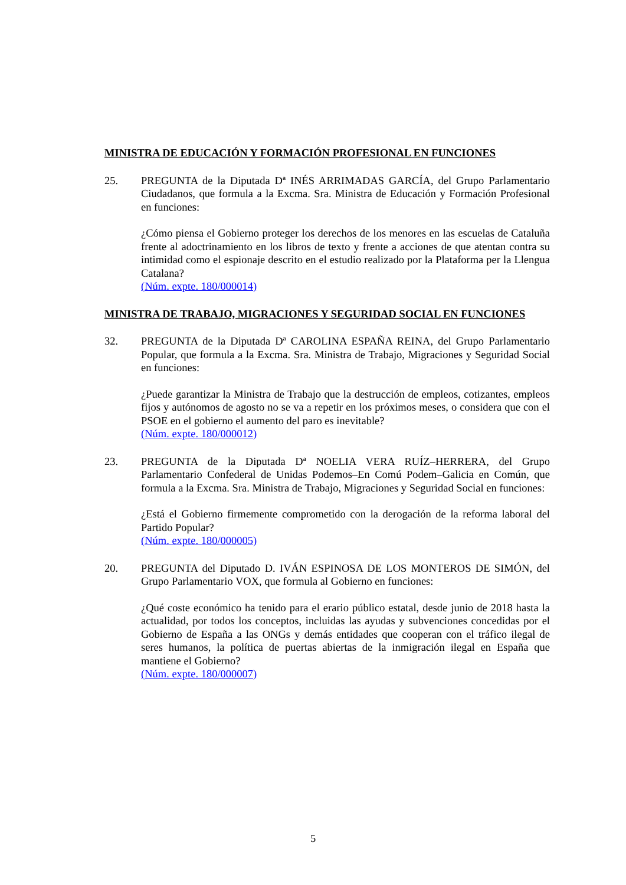MINISTRA DE EDUCACIÓN Y FORMACIÓN PROFESIONAL EN FUNCIONES
25. PREGUNTA de la Diputada Dª INÉS ARRIMADAS GARCÍA, del Grupo Parlamentario Ciudadanos, que formula a la Excma. Sra. Ministra de Educación y Formación Profesional en funciones:
¿Cómo piensa el Gobierno proteger los derechos de los menores en las escuelas de Cataluña frente al adoctrinamiento en los libros de texto y frente a acciones de que atentan contra su intimidad como el espionaje descrito en el estudio realizado por la Plataforma per la Llengua Catalana?
(Núm. expte. 180/000014)
MINISTRA DE TRABAJO, MIGRACIONES Y SEGURIDAD SOCIAL EN FUNCIONES
32. PREGUNTA de la Diputada Dª CAROLINA ESPAÑA REINA, del Grupo Parlamentario Popular, que formula a la Excma. Sra. Ministra de Trabajo, Migraciones y Seguridad Social en funciones:
¿Puede garantizar la Ministra de Trabajo que la destrucción de empleos, cotizantes, empleos fijos y autónomos de agosto no se va a repetir en los próximos meses, o considera que con el PSOE en el gobierno el aumento del paro es inevitable?
(Núm. expte. 180/000012)
23. PREGUNTA de la Diputada Dª NOELIA VERA RUÍZ–HERRERA, del Grupo Parlamentario Confederal de Unidas Podemos–En Comú Podem–Galicia en Común, que formula a la Excma. Sra. Ministra de Trabajo, Migraciones y Seguridad Social en funciones:
¿Está el Gobierno firmemente comprometido con la derogación de la reforma laboral del Partido Popular?
(Núm. expte. 180/000005)
20. PREGUNTA del Diputado D. IVÁN ESPINOSA DE LOS MONTEROS DE SIMÓN, del Grupo Parlamentario VOX, que formula al Gobierno en funciones:
¿Qué coste económico ha tenido para el erario público estatal, desde junio de 2018 hasta la actualidad, por todos los conceptos, incluidas las ayudas y subvenciones concedidas por el Gobierno de España a las ONGs y demás entidades que cooperan con el tráfico ilegal de seres humanos, la política de puertas abiertas de la inmigración ilegal en España que mantiene el Gobierno?
(Núm. expte. 180/000007)
5